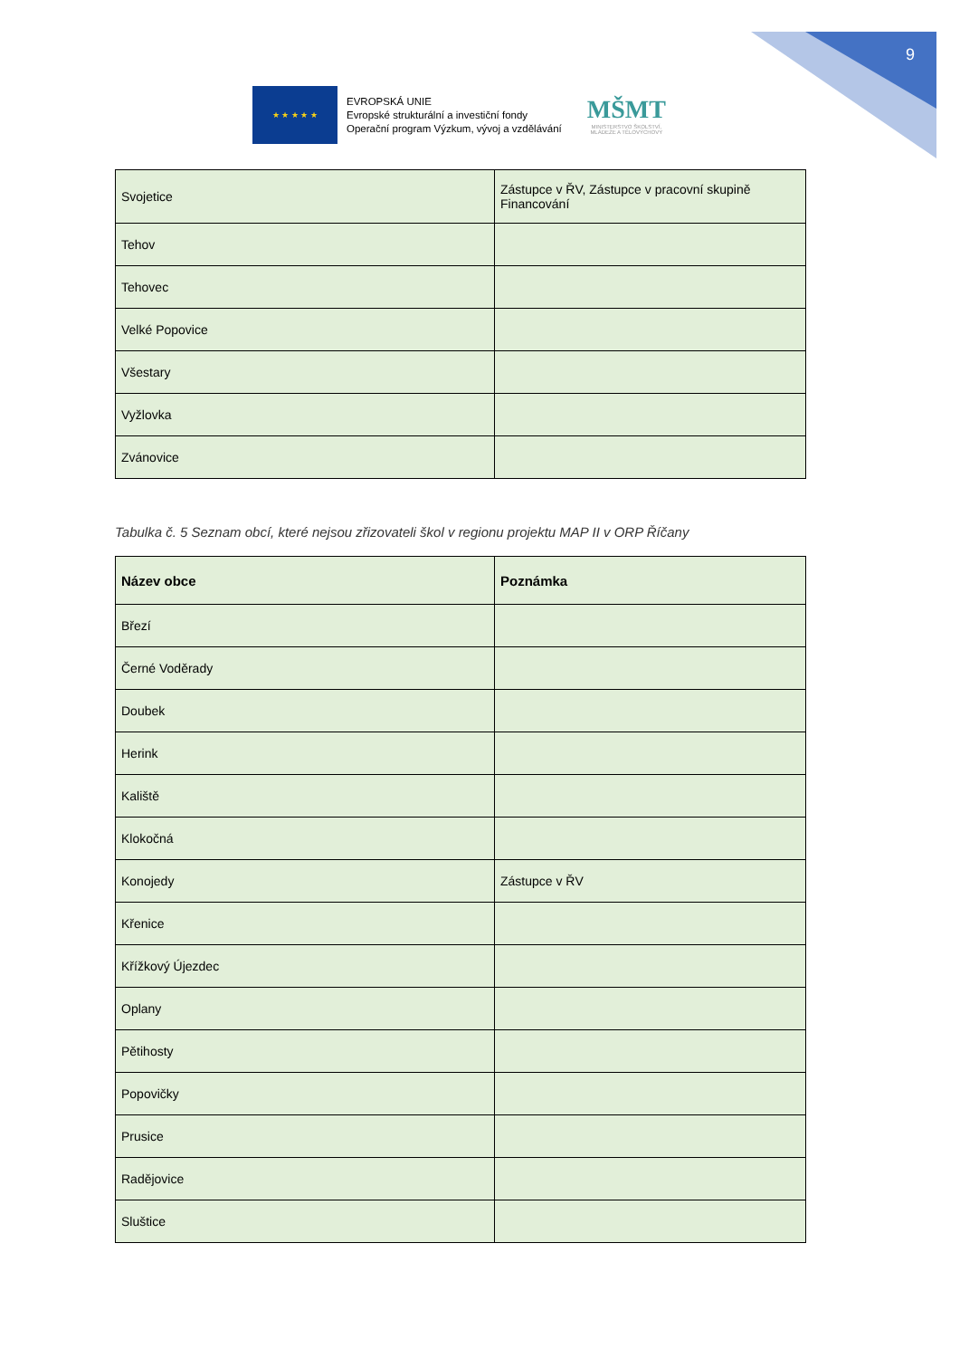9
★ ★ ★ ★ ★
EVROPSKÁ UNIE
Evropské strukturální a investiční fondy
Operační program Výzkum, vývoj a vzdělávání
MŠMT
MINISTERSTVO ŠKOLSTVÍ,
MLÁDEŽE A TĚLOVÝCHOVY
| Svojetice | Zástupce v ŘV, Zástupce v pracovní skupině Financování |
| Tehov | |
| Tehovec | |
| Velké Popovice | |
| Všestary | |
| Vyžlovka | |
| Zvánovice | |
Tabulka č. 5 Seznam obcí, které nejsou zřizovateli škol v regionu projektu MAP II v ORP Říčany
| Název obce | Poznámka |
| --- | --- |
| Březí | |
| Černé Voděrady | |
| Doubek | |
| Herink | |
| Kaliště | |
| Klokočná | |
| Konojedy | Zástupce v ŘV |
| Křenice | |
| Křížkový Újezdec | |
| Oplany | |
| Pětihosty | |
| Popovičky | |
| Prusice | |
| Radějovice | |
| Sluštice | |